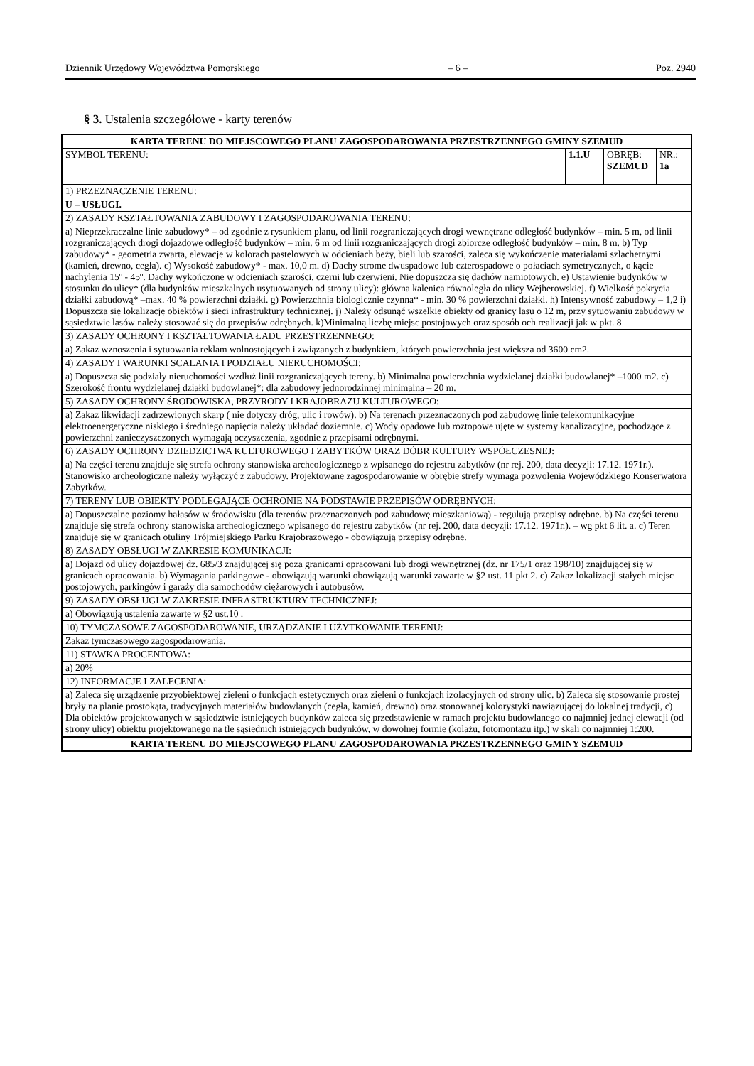Dziennik Urzędowy Województwa Pomorskiego – 6 – Poz. 2940
§ 3. Ustalenia szczegółowe - karty terenów
| KARTA TERENU DO MIEJSCOWEGO PLANU ZAGOSPODAROWANIA PRZESTRZENNEGO GMINY SZEMUD | | | |
| SYMBOL TERENU: | 1.1.U | OBRĘB: SZEMUD | NR.: 1a |
| 1) PRZEZNACZENIE TERENU: | | | |
| U – USŁUGI. | | | |
| 2) ZASADY KSZTAŁTOWANIA ZABUDOWY I ZAGOSPODAROWANIA TERENU: | | | |
| a) Nieprzekraczalne linie zabudowy* – od zgodnie z rysunkiem planu, od linii rozgraniczających drogi wewnętrzne odległość budynków – min. 5 m, od linii rozgraniczających drogi dojazdowe odległość budynków – min. 6 m od linii rozgraniczających drogi zbiorcze odległość budynków – min. 8 m. b) Typ zabudowy* - geometria zwarta, elewacje w kolorach pastelowych w odcieniach beży, bieli lub szarości, zaleca się wykończenie materiałami szlachetnymi (kamień, drewno, cegła). c) Wysokość zabudowy* - max. 10,0 m. d) Dachy strome dwuspadowe lub czterospadowe o połaciach symetrycznych, o kącie nachylenia 15º - 45º. Dachy wykończone w odcieniach szarości, czerni lub czerwieni. Nie dopuszcza się dachów namiotowych. e) Ustawienie budynków w stosunku do ulicy* (dla budynków mieszkalnych usytuowanych od strony ulicy): główna kalenica równoległa do ulicy Wejherowskiej. f) Wielkość pokrycia działki zabudową* –max. 40 % powierzchni działki. g) Powierzchnia biologicznie czynna* - min. 30 % powierzchni działki. h) Intensywność zabudowy – 1,2 i) Dopuszcza się lokalizację obiektów i sieci infrastruktury technicznej. j) Należy odsunąć wszelkie obiekty od granicy lasu o 12 m, przy sytuowaniu zabudowy w sąsiedztwie lasów należy stosować się do przepisów odrębnych. k)Minimalną liczbę miejsc postojowych oraz sposób och realizacji jak w pkt. 8 | | | |
| 3) ZASADY OCHRONY I KSZTAŁTOWANIA ŁADU PRZESTRZENNEGO: | | | |
| a) Zakaz wznoszenia i sytuowania reklam wolnostojących i związanych z budynkiem, których powierzchnia jest większa od 3600 cm2. | | | |
| 4) ZASADY I WARUNKI SCALANIA I PODZIAŁU NIERUCHOMOŚCI: | | | |
| a) Dopuszcza się podziały nieruchomości wzdłuż linii rozgraniczających tereny. b) Minimalna powierzchnia wydzielanej działki budowlanej* –1000 m2. c) Szerokość frontu wydzielanej działki budowlanej*: dla zabudowy jednorodzinnej minimalna – 20 m. | | | |
| 5) ZASADY OCHRONY ŚRODOWISKA, PRZYRODY I KRAJOBRAZU KULTUROWEGO: | | | |
| a) Zakaz likwidacji zadrzewionych skarp ( nie dotyczy dróg, ulic i rowów). b) Na terenach przeznaczonych pod zabudowę linie telekomunikacyjne elektroenergetyczne niskiego i średniego napięcia należy układać doziemnie. c) Wody opadowe lub roztopowe ujęte w systemy kanalizacyjne, pochodzące z powierzchni zanieczyszczonych wymagają oczyszczenia, zgodnie z przepisami odrębnymi. | | | |
| 6) ZASADY OCHRONY DZIEDZICTWA KULTUROWEGO I ZABYTKÓW ORAZ DÓBR KULTURY WSPÓŁCZESNEJ: | | | |
| a) Na części terenu znajduje się strefa ochrony stanowiska archeologicznego z wpisanego do rejestru zabytków (nr rej. 200, data decyzji: 17.12. 1971r.). Stanowisko archeologiczne należy wyłączyć z zabudowy. Projektowane zagospodarowanie w obrębie strefy wymaga pozwolenia Wojewódzkiego Konserwatora Zabytków. | | | |
| 7) TERENY LUB OBIEKTY PODLEGAJĄCE OCHRONIE NA PODSTAWIE PRZEPISÓW ODRĘBNYCH: | | | |
| a) Dopuszczalne poziomy hałasów w środowisku (dla terenów przeznaczonych pod zabudowę mieszkaniową) - regulują przepisy odrębne. b) Na części terenu znajduje się strefa ochrony stanowiska archeologicznego wpisanego do rejestru zabytków (nr rej. 200, data decyzji: 17.12. 1971r.). – wg pkt 6 lit. a. c) Teren znajduje się w granicach otuliny Trójmiejskiego Parku Krajobrazowego - obowiązują przepisy odrębne. | | | |
| 8) ZASADY OBSŁUGI W ZAKRESIE KOMUNIKACJI: | | | |
| a) Dojazd od ulicy dojazdowej dz. 685/3 znajdującej się poza granicami opracowani lub drogi wewnętrznej (dz. nr 175/1 oraz 198/10) znajdującej się w granicach opracowania. b) Wymagania parkingowe - obowiązują warunki obowiązują warunki zawarte w §2 ust. 11 pkt 2. c) Zakaz lokalizacji stałych miejsc postojowych, parkingów i garaży dla samochodów ciężarowych i autobusów. | | | |
| 9) ZASADY OBSŁUGI W ZAKRESIE INFRASTRUKTURY TECHNICZNEJ: | | | |
| a) Obowiązują ustalenia zawarte w §2 ust.10 . | | | |
| 10) TYMCZASOWE ZAGOSPODAROWANIE, URZĄDZANIE I UŻYTKOWANIE TERENU: | | | |
| Zakaz tymczasowego zagospodarowania. | | | |
| 11) STAWKA PROCENTOWA: | | | |
| a) 20% | | | |
| 12) INFORMACJE I ZALECENIA: | | | |
| a) Zaleca się urządzenie przyobiektowej zieleni o funkcjach estetycznych oraz zieleni o funkcjach izolacyjnych od strony ulic. b) Zaleca się stosowanie prostej bryły na planie prostokąta, tradycyjnych materiałów budowlanych (cegła, kamień, drewno) oraz stonowanej kolorystyki nawiązującej do lokalnej tradycji, c) Dla obiektów projektowanych w sąsiedztwie istniejących budynków zaleca się przedstawienie w ramach projektu budowlanego co najmniej jednej elewacji (od strony ulicy) obiektu projektowanego na tle sąsiednich istniejących budynków, w dowolnej formie (kolażu, fotomontażu itp.) w skali co najmniej 1:200. | | | |
| KARTA TERENU DO MIEJSCOWEGO PLANU ZAGOSPODAROWANIA PRZESTRZENNEGO GMINY SZEMUD | | | |